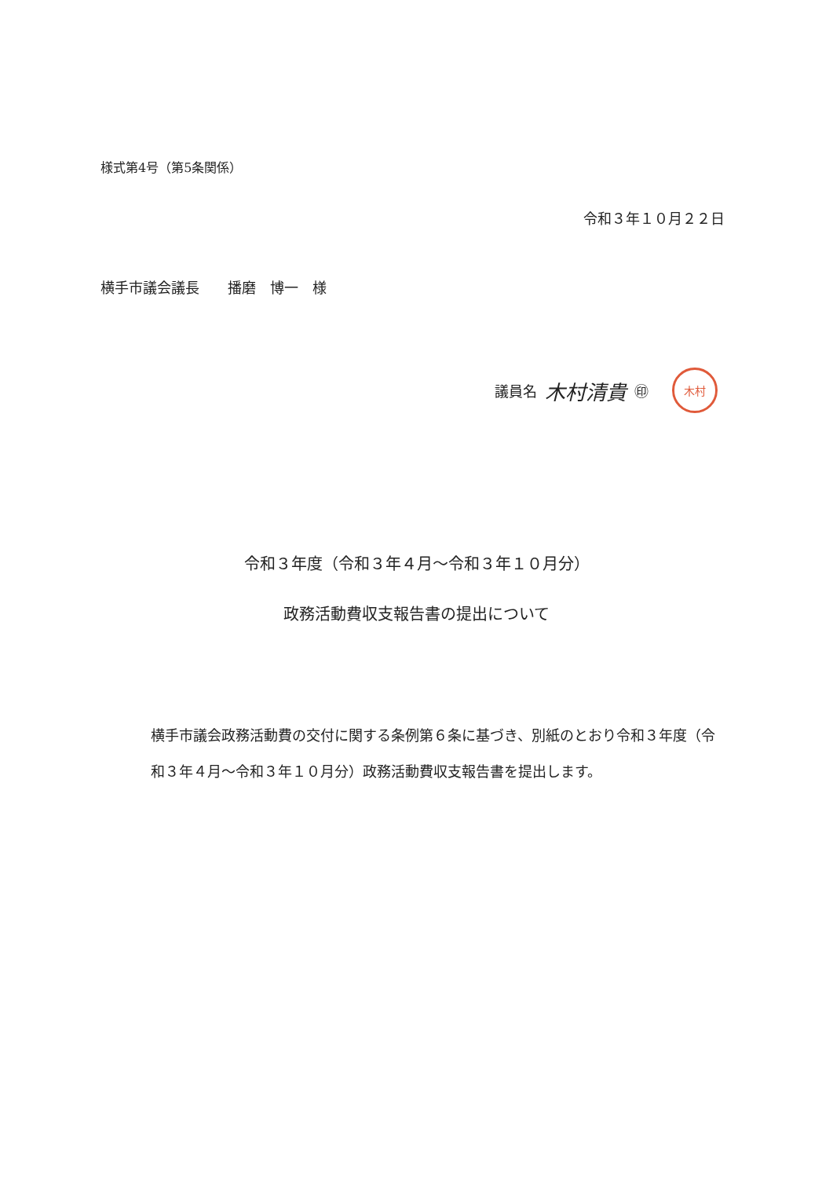様式第4号（第5条関係）
令和３年１０月２２日
横手市議会議長　　播磨　博一　様
議員名 木村清貴 ㊞ 木村
令和３年度（令和３年４月～令和３年１０月分）
政務活動費収支報告書の提出について
横手市議会政務活動費の交付に関する条例第６条に基づき、別紙のとおり令和３年度（令和３年４月～令和３年１０月分）政務活動費収支報告書を提出します。